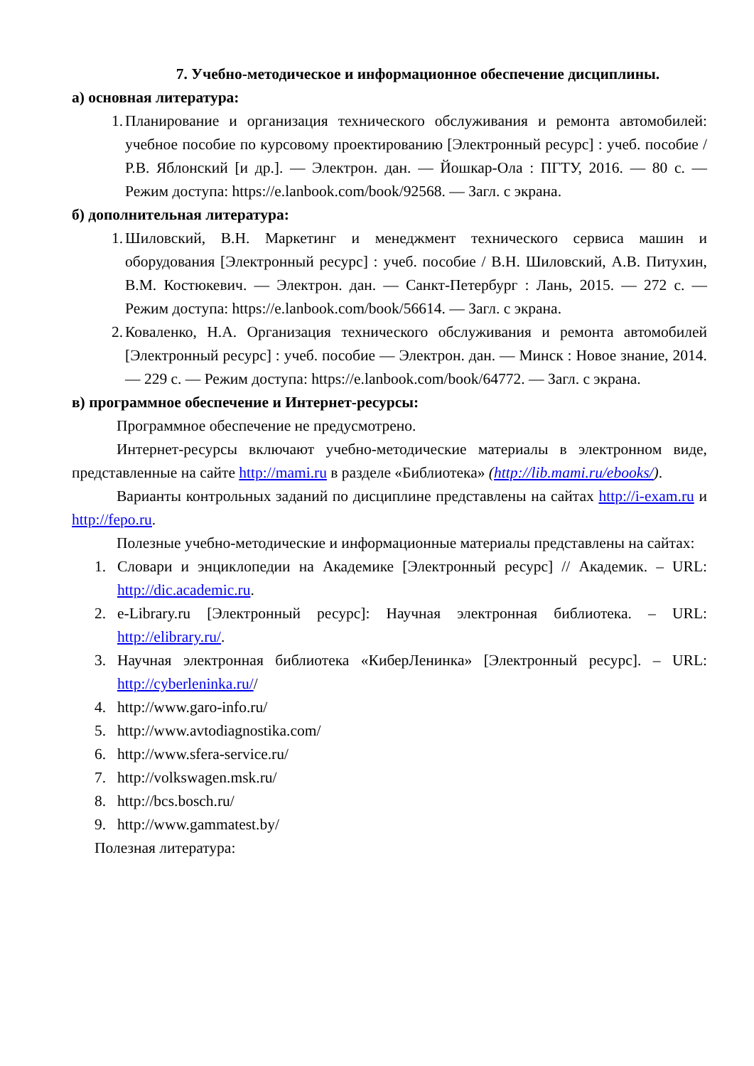7. Учебно-методическое и информационное обеспечение дисциплины.
а) основная литература:
1. Планирование и организация технического обслуживания и ремонта автомобилей: учебное пособие по курсовому проектированию [Электронный ресурс] : учеб. пособие / Р.В. Яблонский [и др.]. — Электрон. дан. — Йошкар-Ола : ПГТУ, 2016. — 80 с. — Режим доступа: https://e.lanbook.com/book/92568. — Загл. с экрана.
б) дополнительная литература:
1. Шиловский, В.Н. Маркетинг и менеджмент технического сервиса машин и оборудования [Электронный ресурс] : учеб. пособие / В.Н. Шиловский, А.В. Питухин, В.М. Костюкевич. — Электрон. дан. — Санкт-Петербург : Лань, 2015. — 272 с. — Режим доступа: https://e.lanbook.com/book/56614. — Загл. с экрана.
2. Коваленко, Н.А. Организация технического обслуживания и ремонта автомобилей [Электронный ресурс] : учеб. пособие — Электрон. дан. — Минск : Новое знание, 2014. — 229 с. — Режим доступа: https://e.lanbook.com/book/64772. — Загл. с экрана.
в) программное обеспечение и Интернет-ресурсы:
Программное обеспечение не предусмотрено.
Интернет-ресурсы включают учебно-методические материалы в электронном виде, представленные на сайте http://mami.ru в разделе «Библиотека» (http://lib.mami.ru/ebooks/).
Варианты контрольных заданий по дисциплине представлены на сайтах http://i-exam.ru и http://fepo.ru.
Полезные учебно-методические и информационные материалы представлены на сайтах:
1. Словари и энциклопедии на Академике [Электронный ресурс] // Академик. – URL: http://dic.academic.ru.
2. e-Library.ru [Электронный ресурс]: Научная электронная библиотека. – URL: http://elibrary.ru/.
3. Научная электронная библиотека «КиберЛенинка» [Электронный ресурс]. – URL: http://cyberleninka.ru//
4. http://www.garo-info.ru/
5. http://www.avtodiagnostika.com/
6. http://www.sfera-service.ru/
7. http://volkswagen.msk.ru/
8. http://bcs.bosch.ru/
9. http://www.gammatest.by/
Полезная литература: